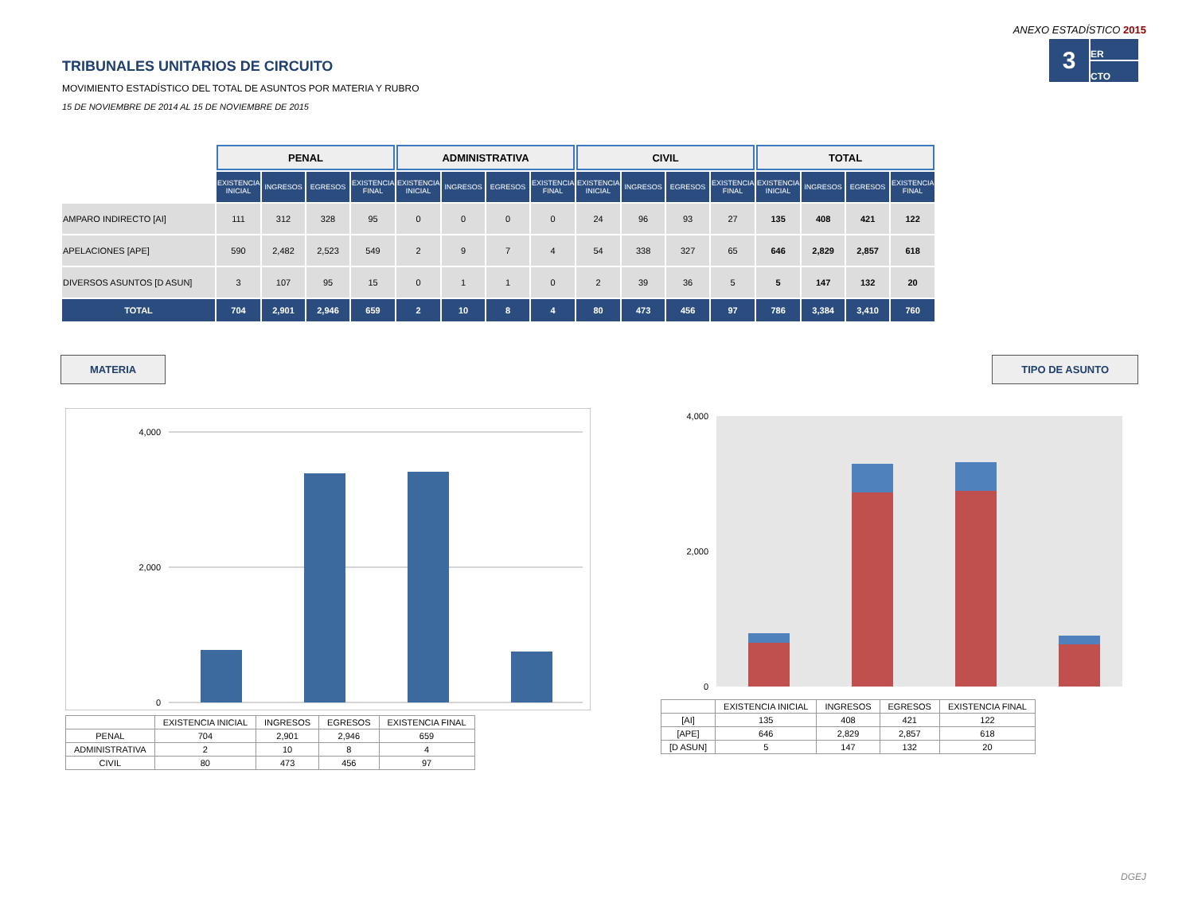ANEXO ESTADÍSTICO 2015
TRIBUNALES UNITARIOS DE CIRCUITO
MOVIMIENTO ESTADÍSTICO DEL TOTAL DE ASUNTOS POR MATERIA Y RUBRO
15 DE NOVIEMBRE DE 2014 AL 15 DE NOVIEMBRE DE 2015
3
ER
CTO
| | PENAL | | | | ADMINISTRATIVA | | | | CIVIL | | | | TOTAL | | | |
| --- | --- | --- | --- | --- | --- | --- | --- | --- | --- | --- | --- | --- | --- | --- | --- | --- |
| | EXISTENCIA INICIAL | INGRESOS | EGRESOS | EXISTENCIA FINAL | EXISTENCIA INICIAL | INGRESOS | EGRESOS | EXISTENCIA FINAL | EXISTENCIA INICIAL | INGRESOS | EGRESOS | EXISTENCIA FINAL | EXISTENCIA INICIAL | INGRESOS | EGRESOS | EXISTENCIA FINAL |
| AMPARO INDIRECTO [AI] | 111 | 312 | 328 | 95 | 0 | 0 | 0 | 0 | 24 | 96 | 93 | 27 | 135 | 408 | 421 | 122 |
| APELACIONES [APE] | 590 | 2,482 | 2,523 | 549 | 2 | 9 | 7 | 4 | 54 | 338 | 327 | 65 | 646 | 2,829 | 2,857 | 618 |
| DIVERSOS ASUNTOS [D ASUN] | 3 | 107 | 95 | 15 | 0 | 1 | 1 | 0 | 2 | 39 | 36 | 5 | 5 | 147 | 132 | 20 |
| TOTAL | 704 | 2,901 | 2,946 | 659 | 2 | 10 | 8 | 4 | 80 | 473 | 456 | 97 | 786 | 3,384 | 3,410 | 760 |
MATERIA TIPO DE ASUNTO
4,000
2,000
0
| | EXISTENCIA INICIAL | INGRESOS | EGRESOS | EXISTENCIA FINAL |
| PENAL | 704 | 2,901 | 2,946 | 659 |
| ADMINISTRATIVA | 2 | 10 | 8 | 4 |
| CIVIL | 80 | 473 | 456 | 97 |
4,000
2,000
0
| | EXISTENCIA INICIAL | INGRESOS | EGRESOS | EXISTENCIA FINAL |
| [AI] | 135 | 408 | 421 | 122 |
| [APE] | 646 | 2,829 | 2,857 | 618 |
| [D ASUN] | 5 | 147 | 132 | 20 |
DGEJ